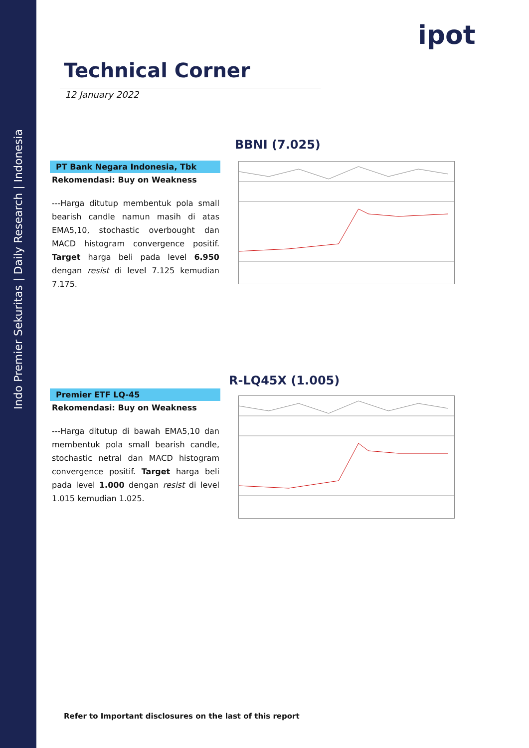Indo Premier Sekuritas | Daily Research | Indonesia
ipot
Technical Corner
12 January 2022
BBNI (7.025)
PT Bank Negara Indonesia, Tbk
Rekomendasi: Buy on Weakness
---Harga ditutup membentuk pola small bearish candle namun masih di atas EMA5,10, stochastic overbought dan MACD histogram convergence positif. Target harga beli pada level 6.950 dengan resist di level 7.125 kemudian 7.175.
R-LQ45X (1.005)
Premier ETF LQ-45
Rekomendasi: Buy on Weakness
---Harga ditutup di bawah EMA5,10 dan membentuk pola small bearish candle, stochastic netral dan MACD histogram convergence positif. Target harga beli pada level 1.000 dengan resist di level 1.015 kemudian 1.025.
Refer to Important disclosures on the last of this report